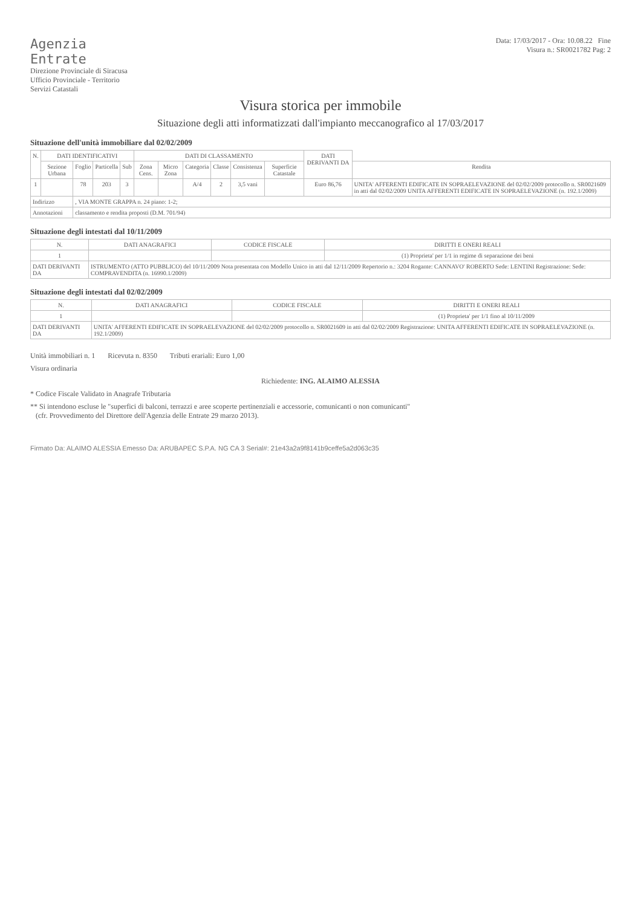Agenzia
Entrate
Direzione Provinciale di Siracusa
Ufficio Provinciale - Territorio
Servizi Catastali
Data: 17/03/2017 - Ora: 10.08.22 Fine
Visura n.: SR0021782 Pag: 2
Visura storica per immobile
Situazione degli atti informatizzati dall'impianto meccanografico al 17/03/2017
Situazione dell'unità immobiliare dal 02/02/2009
| N. | DATI IDENTIFICATIVI | | | | DATI DI CLASSAMENTO | | | | | | DATI DERIVANTI DA | |
| --- | --- | --- | --- | --- | --- | --- | --- | --- | --- | --- | --- | --- |
| | Sezione Urbana | Foglio | Particella | Sub | Zona Cens. | Micro Zona | Categoria | Classe | Consistenza | Superficie Catastale | | Rendita |
| 1 | | 78 | 203 | 3 | | | A/4 | 2 | 3,5 vani | | Euro 86,76 | UNITA' AFFERENTI EDIFICATE IN SOPRAELEVAZIONE del 02/02/2009 protocollo n. SR0021609 in atti dal 02/02/2009 UNITA AFFERENTI EDIFICATE IN SOPRAELEVAZIONE (n. 192.1/2009) |
| Indirizzo | | , VIA MONTE GRAPPA n. 24 piano: 1-2; | | | | | | | | | | |
| Annotazioni | | classamento e rendita proposti (D.M. 701/94) | | | | | | | | | | |
Situazione degli intestati dal 10/11/2009
| N. | DATI ANAGRAFICI | CODICE FISCALE | DIRITTI E ONERI REALI |
| --- | --- | --- | --- |
| 1 | | | (1) Proprieta' per 1/1 in regime di separazione dei beni |
| DATI DERIVANTI DA | ISTRUMENTO (ATTO PUBBLICO) del 10/11/2009 Nota presentata con Modello Unico in atti dal 12/11/2009 Repertorio n.: 3204 Rogante: CANNAVO' ROBERTO Sede: LENTINI Registrazione: Sede: COMPRAVENDITA (n. 16990.1/2009) | | |
Situazione degli intestati dal 02/02/2009
| N. | DATI ANAGRAFICI | CODICE FISCALE | DIRITTI E ONERI REALI |
| --- | --- | --- | --- |
| 1 | | | (1) Proprieta' per 1/1 fino al 10/11/2009 |
| DATI DERIVANTI DA | UNITA' AFFERENTI EDIFICATE IN SOPRAELEVAZIONE del 02/02/2009 protocollo n. SR0021609 in atti dal 02/02/2009 Registrazione: UNITA AFFERENTI EDIFICATE IN SOPRAELEVAZIONE (n. 192.1/2009) | | |
Unità immobiliari n. 1 Ricevuta n. 8350 Tributi erariali: Euro 1,00
Visura ordinaria
Richiedente: ING. ALAIMO ALESSIA
* Codice Fiscale Validato in Anagrafe Tributaria
** Si intendono escluse le "superfici di balconi, terrazzi e aree scoperte pertinenziali e accessorie, comunicanti o non comunicanti"
(cfr. Provvedimento del Direttore dell'Agenzia delle Entrate 29 marzo 2013).
Firmato Da: ALAIMO ALESSIA Emesso Da: ARUBAPEC S.P.A. NG CA 3 Serial#: 21e43a2a9f8141b9ceffe5a2d063c35